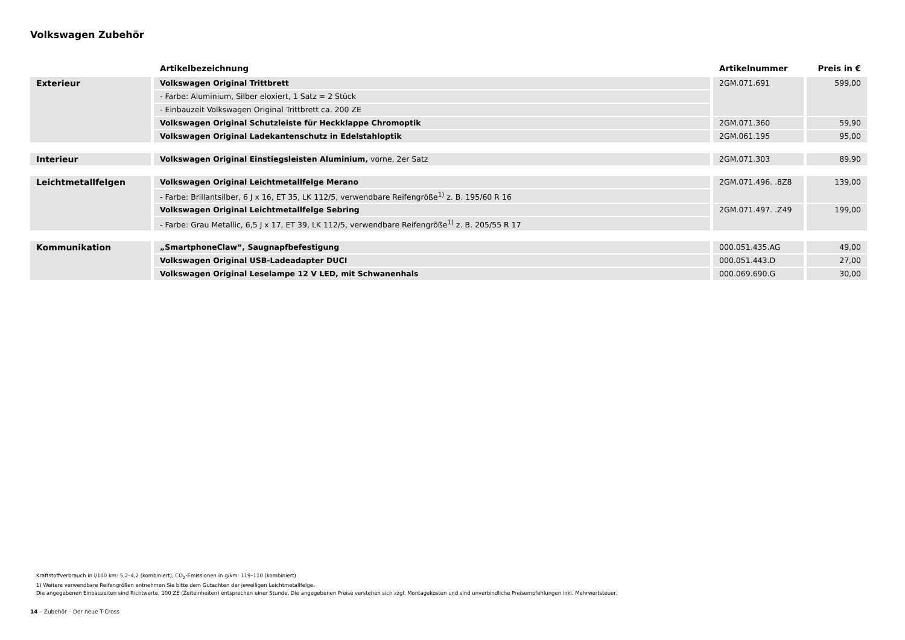Volkswagen Zubehör
| | Artikelbezeichnung | Artikelnummer | Preis in € |
| --- | --- | --- | --- |
| Exterieur | Volkswagen Original Trittbrett | 2GM.071.691 | 599,00 |
| | - Farbe: Aluminium, Silber eloxiert, 1 Satz = 2 Stück | | |
| | - Einbauzeit Volkswagen Original Trittbrett ca. 200 ZE | | |
| | Volkswagen Original Schutzleiste für Heckklappe Chromoptik | 2GM.071.360 | 59,90 |
| | Volkswagen Original Ladekantenschutz in Edelstahloptik | 2GM.061.195 | 95,00 |
| Interieur | Volkswagen Original Einstiegsleisten Aluminium, vorne, 2er Satz | 2GM.071.303 | 89,90 |
| Leichtmetallfelgen | Volkswagen Original Leichtmetallfelge Merano | 2GM.071.496. .8Z8 | 139,00 |
| | - Farbe: Brillantsilber, 6 J x 16, ET 35, LK 112/5, verwendbare Reifengröße<sup>1)</sup> z. B. 195/60 R 16 | | |
| | Volkswagen Original Leichtmetallfelge Sebring | 2GM.071.497. .Z49 | 199,00 |
| | - Farbe: Grau Metallic, 6,5 J x 17, ET 39, LK 112/5, verwendbare Reifengröße<sup>1)</sup> z. B. 205/55 R 17 | | |
| Kommunikation | „SmartphoneClaw“, Saugnapfbefestigung | 000.051.435.AG | 49,00 |
| | Volkswagen Original USB-Ladeadapter DUCI | 000.051.443.D | 27,00 |
| | Volkswagen Original Leselampe 12 V LED, mit Schwanenhals | 000.069.690.G | 30,00 |
Kraftstoffverbrauch in l/100 km: 5,2–4,2 (kombiniert), CO<sub>2</sub>-Emissionen in g/km: 119–110 (kombiniert)
1) Weitere verwendbare Reifengrößen entnehmen Sie bitte dem Gutachten der jeweiligen Leichtmetallfelge.
Die angegebenen Einbauzeiten sind Richtwerte, 100 ZE (Zeiteinheiten) entsprechen einer Stunde. Die angegebenen Preise verstehen sich zzgl. Montagekosten und sind unverbindliche Preisempfehlungen inkl. Mehrwertsteuer.
14 – Zubehör – Der neue T-Cross